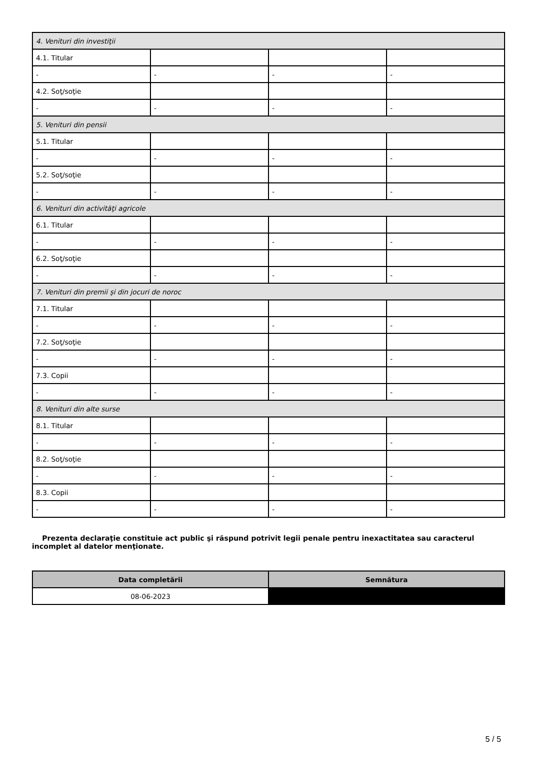| 4. Venituri din investiţii | | | |
| 4.1. Titular | | | |
| - | - | - | - |
| 4.2. Soţ/soţie | | | |
| - | - | - | - |
| 5. Venituri din pensii | | | |
| 5.1. Titular | | | |
| - | - | - | - |
| 5.2. Soţ/soţie | | | |
| - | - | - | - |
| 6. Venituri din activităţi agricole | | | |
| 6.1. Titular | | | |
| - | - | - | - |
| 6.2. Soţ/soţie | | | |
| - | - | - | - |
| 7. Venituri din premii şi din jocuri de noroc | | | |
| 7.1. Titular | | | |
| - | - | - | - |
| 7.2. Soţ/soţie | | | |
| - | - | - | - |
| 7.3. Copii | | | |
| - | - | - | - |
| 8. Venituri din alte surse | | | |
| 8.1. Titular | | | |
| - | - | - | - |
| 8.2. Soţ/soţie | | | |
| - | - | - | - |
| 8.3. Copii | | | |
| - | - | - | - |
Prezenta declaraţie constituie act public şi răspund potrivit legii penale pentru inexactitatea sau caracterul incomplet al datelor menţionate.
| Data completării | Semnătura |
| --- | --- |
| 08-06-2023 | |
5 / 5